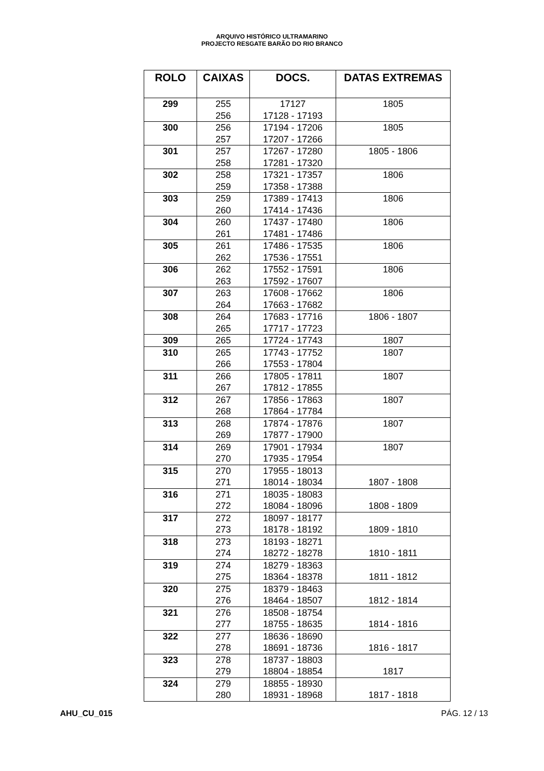ARQUIVO HISTÓRICO ULTRAMARINO
PROJECTO RESGATE BARÃO DO RIO BRANCO
| ROLO | CAIXAS | DOCS. | DATAS EXTREMAS |
| --- | --- | --- | --- |
| 299 | 255 256 | 17127 17128 - 17193 | 1805 |
| 300 | 256 257 | 17194 - 17206 17207 - 17266 | 1805 |
| 301 | 257 258 | 17267 - 17280 17281 - 17320 | 1805 - 1806 |
| 302 | 258 259 | 17321 - 17357 17358 - 17388 | 1806 |
| 303 | 259 260 | 17389 - 17413 17414 - 17436 | 1806 |
| 304 | 260 261 | 17437 - 17480 17481 - 17486 | 1806 |
| 305 | 261 262 | 17486 - 17535 17536 - 17551 | 1806 |
| 306 | 262 263 | 17552 - 17591 17592 - 17607 | 1806 |
| 307 | 263 264 | 17608 - 17662 17663 - 17682 | 1806 |
| 308 | 264 265 | 17683 - 17716 17717 - 17723 | 1806 - 1807 |
| 309 | 265 | 17724 - 17743 | 1807 |
| 310 | 265 266 | 17743 - 17752 17553 - 17804 | 1807 |
| 311 | 266 267 | 17805 - 17811 17812 - 17855 | 1807 |
| 312 | 267 268 | 17856 - 17863 17864 - 17784 | 1807 |
| 313 | 268 269 | 17874 - 17876 17877 - 17900 | 1807 |
| 314 | 269 270 | 17901 - 17934 17935 - 17954 | 1807 |
| 315 | 270 271 | 17955 - 18013 18014 - 18034 | 1807 - 1808 |
| 316 | 271 272 | 18035 - 18083 18084 - 18096 | 1808 - 1809 |
| 317 | 272 273 | 18097 - 18177 18178 - 18192 | 1809 - 1810 |
| 318 | 273 274 | 18193 - 18271 18272 - 18278 | 1810 - 1811 |
| 319 | 274 275 | 18279 - 18363 18364 - 18378 | 1811 - 1812 |
| 320 | 275 276 | 18379 - 18463 18464 - 18507 | 1812 - 1814 |
| 321 | 276 277 | 18508 - 18754 18755 - 18635 | 1814 - 1816 |
| 322 | 277 278 | 18636 - 18690 18691 - 18736 | 1816 - 1817 |
| 323 | 278 279 | 18737 - 18803 18804 - 18854 | 1817 |
| 324 | 279 280 | 18855 - 18930 18931 - 18968 | 1817 - 1818 |
AHU_CU_015 PÁG. 12 / 13